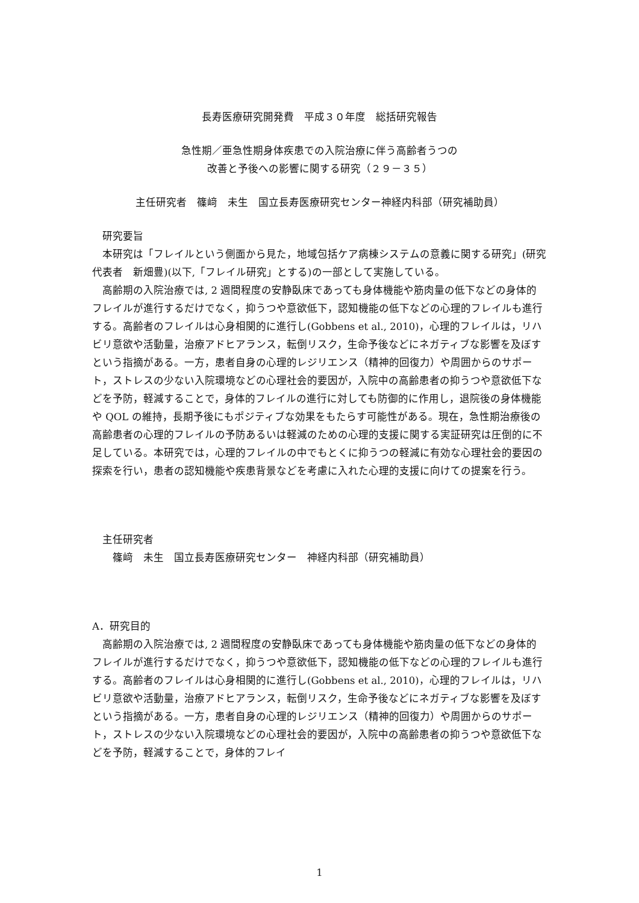長寿医療研究開発費　平成３０年度　総括研究報告
急性期／亜急性期身体疾患での入院治療に伴う高齢者うつの
改善と予後への影響に関する研究（２９－３５）
主任研究者　篠﨑　未生　国立長寿医療研究センター神経内科部（研究補助員）
　研究要旨
　本研究は「フレイルという側面から見た，地域包括ケア病棟システムの意義に関する研究」(研究代表者　新畑豊)(以下,「フレイル研究」とする)の一部として実施している。
　高齢期の入院治療では, 2 週間程度の安静臥床であっても身体機能や筋肉量の低下などの身体的フレイルが進行するだけでなく，抑うつや意欲低下，認知機能の低下などの心理的フレイルも進行する。高齢者のフレイルは心身相関的に進行し(Gobbens et al., 2010)，心理的フレイルは，リハビリ意欲や活動量，治療アドヒアランス，転倒リスク，生命予後などにネガティブな影響を及ぼすという指摘がある。一方，患者自身の心理的レジリエンス（精神的回復力）や周囲からのサポート，ストレスの少ない入院環境などの心理社会的要因が，入院中の高齢患者の抑うつや意欲低下などを予防，軽減することで，身体的フレイルの進行に対しても防御的に作用し，退院後の身体機能や QOL の維持，長期予後にもポジティブな効果をもたらす可能性がある。現在，急性期治療後の高齢患者の心理的フレイルの予防あるいは軽減のための心理的支援に関する実証研究は圧倒的に不足している。本研究では，心理的フレイルの中でもとくに抑うつの軽減に有効な心理社会的要因の探索を行い，患者の認知機能や疾患背景などを考慮に入れた心理的支援に向けての提案を行う。
　主任研究者
　　篠﨑　未生　国立長寿医療研究センター　神経内科部（研究補助員）
A．研究目的
　高齢期の入院治療では, 2 週間程度の安静臥床であっても身体機能や筋肉量の低下などの身体的フレイルが進行するだけでなく，抑うつや意欲低下，認知機能の低下などの心理的フレイルも進行する。高齢者のフレイルは心身相関的に進行し(Gobbens et al., 2010)，心理的フレイルは，リハビリ意欲や活動量，治療アドヒアランス，転倒リスク，生命予後などにネガティブな影響を及ぼすという指摘がある。一方，患者自身の心理的レジリエンス（精神的回復力）や周囲からのサポート，ストレスの少ない入院環境などの心理社会的要因が，入院中の高齢患者の抑うつや意欲低下などを予防，軽減することで，身体的フレイ
1